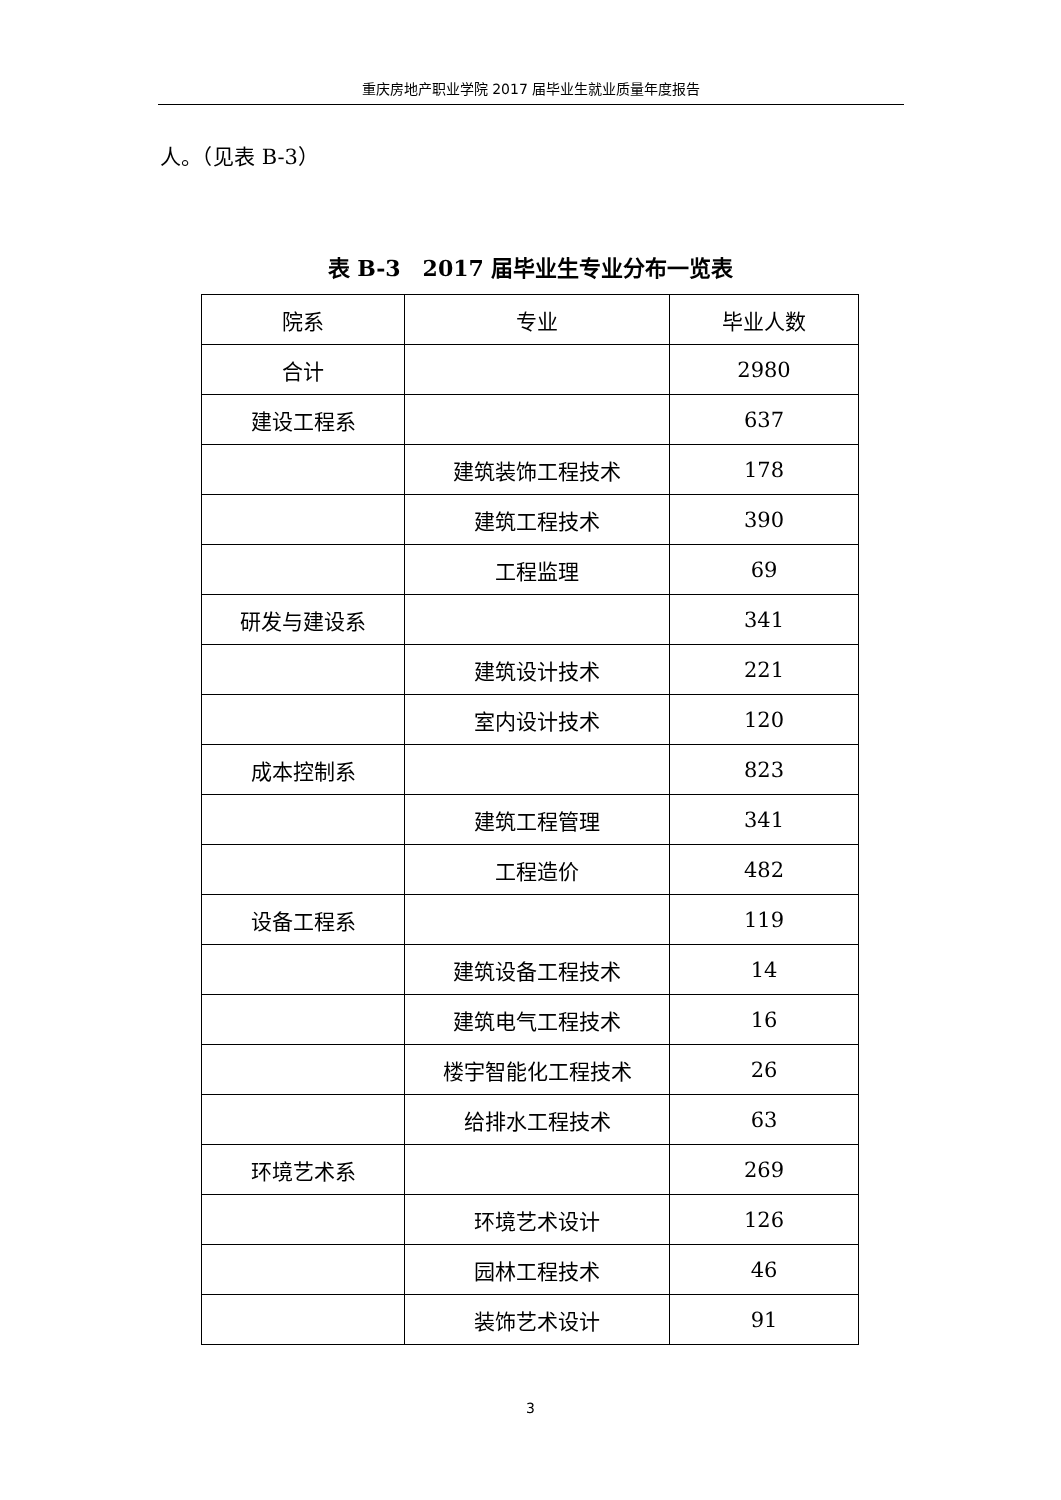重庆房地产职业学院 2017 届毕业生就业质量年度报告
人。（见表 B-3）
表 B-3　2017 届毕业生专业分布一览表
| 院系 | 专业 | 毕业人数 |
| --- | --- | --- |
| 合计 | | 2980 |
| 建设工程系 | | 637 |
| | 建筑装饰工程技术 | 178 |
| | 建筑工程技术 | 390 |
| | 工程监理 | 69 |
| 研发与建设系 | | 341 |
| | 建筑设计技术 | 221 |
| | 室内设计技术 | 120 |
| 成本控制系 | | 823 |
| | 建筑工程管理 | 341 |
| | 工程造价 | 482 |
| 设备工程系 | | 119 |
| | 建筑设备工程技术 | 14 |
| | 建筑电气工程技术 | 16 |
| | 楼宇智能化工程技术 | 26 |
| | 给排水工程技术 | 63 |
| 环境艺术系 | | 269 |
| | 环境艺术设计 | 126 |
| | 园林工程技术 | 46 |
| | 装饰艺术设计 | 91 |
3